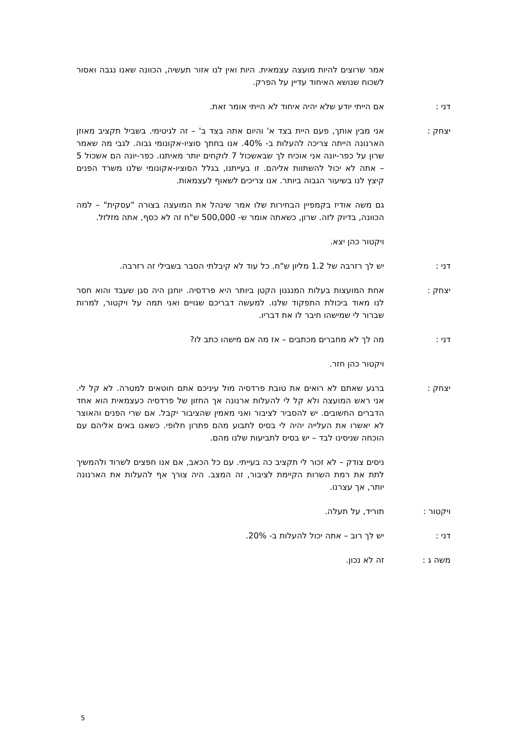אמר שרוצים להיות מועצה עצמאית. היות ואין לנו אזור תעשיה, הכוונה שאנו נגבה ואסור לשכוח שנושא האיחוד עדיין על הפרק.
דני : אם הייתי יודע שלא יהיה איחוד לא הייתי אומר זאת.
יצחק : אני מבין אותך, פעם היית בצד א' והיום אתה בצד ב' – זה לגיטימי. בשביל תקציב מאוזן הארנונה הייתה צריכה להעלות ב- 40%. אנו בחתך סוציו-אקונומי גבוה. לגבי מה שאמר שרון על כפר-יונה אני אוכיח לך שבאשכול 7 לוקחים יותר מאיתנו. כפר-יונה הם אשכול 5 – אתה לא יכול להשתוות אליהם. זו בעייתנו, בגלל הסוציו-אקונומי שלנו משרד הפנים קיצץ לנו בשיעור הגבוה ביותר. אנו צריכים לשאוף לעצמאות.
גם משה אודיז בקמפיין הבחירות שלו אמר שינהל את המועצה בצורה "עסקית" – למה הכוונה, בדיוק לזה. שרון, כשאתה אומר ש- 500,000 ש"ח זה לא כסף, אתה מזלזל.
ויקטור כהן יצא.
דני : יש לך רזרבה של 1.2 מליון ש"ח. כל עוד לא קיבלתי הסבר בשבילי זה רזרבה.
יצחק : אחת המועצות בעלות המנגנון הקטן ביותר היא פרדסיה. יוחנן היה סגן שעבד והוא חסר לנו מאוד ביכולת התפקוד שלנו. למעשה דבריכם שגויים ואני תמה על ויקטור, למרות שברור לי שמישהו חיבר לו את דבריו.
דני : מה לך לא מחברים מכתבים – אז מה אם מישהו כתב לו?
ויקטור כהן חזר.
יצחק : ברגע שאתם לא רואים את טובת פרדסיה מול עיניכם אתם חוטאים למטרה. לא קל לי. אני ראש המועצה ולא קל לי להעלות ארנונה אך החזון של פרדסיה כעצמאית הוא אחד הדברים החשובים. יש להסביר לציבור ואני מאמין שהציבור יקבל. אם שרי הפנים והאוצר לא יאשרו את העלייה יהיה לי בסיס לתבוע מהם פתרון חלופי. כשאנו באים אליהם עם הוכחה שניסינו לבד – יש בסיס לתביעות שלנו מהם.
ניסים צודק – לא זכור לי תקציב כה בעייתי. עם כל הכאב, אם אנו חפצים לשרוד ולהמשיך לתת את רמת השרות הקיימת לציבור, זה המצב. היה צורך אף להעלות את הארנונה יותר, אך עצרנו.
ויקטור : תוריד, על תעלה.
דני : יש לך רוב – אתה יכול להעלות ב- 20%.
משה ג : זה לא נכון.
5